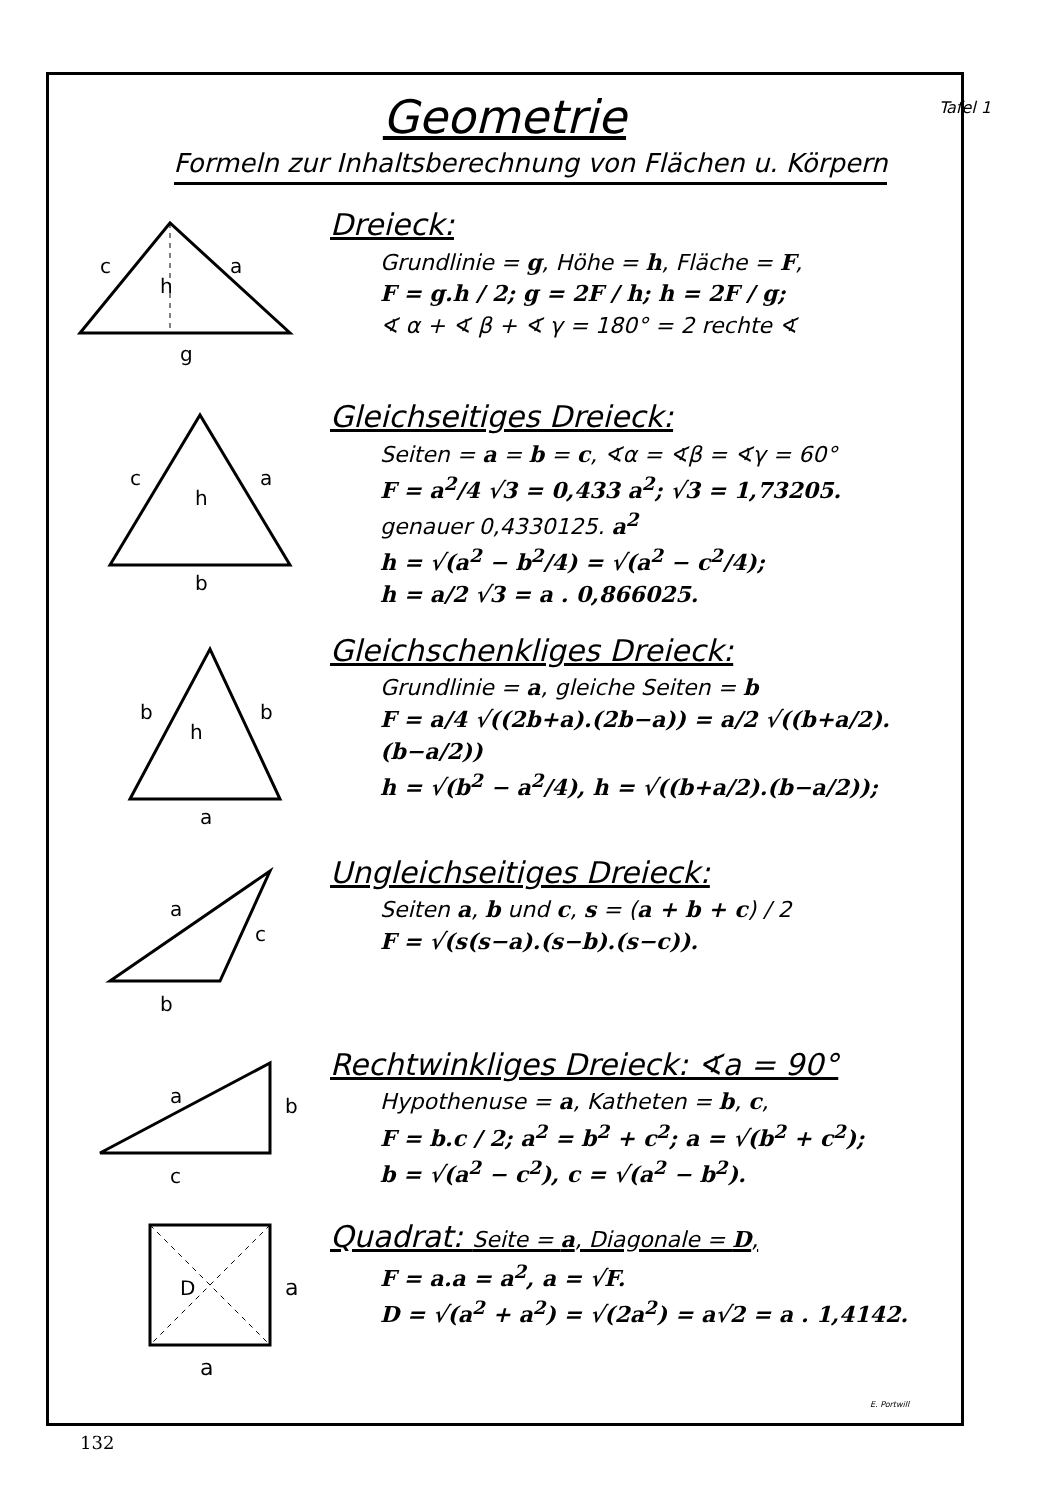Tafel 1
Geometrie
Formeln zur Inhaltsberechnung von Flächen u. Körpern
c
a
h
g
Dreieck:
Grundlinie = g, Höhe = h, Fläche = F,
F = g.h / 2; g = 2F / h; h = 2F / g;
∢ α + ∢ β + ∢ γ = 180° = 2 rechte ∢
c
a
h
b
Gleichseitiges Dreieck:
Seiten = a = b = c, ∢α = ∢β = ∢γ = 60°
F = a<sup>2</sup>/4 √3 = 0,433 a<sup>2</sup>; √3 = 1,73205.
genauer 0,4330125. a<sup>2</sup>
h = √(a<sup>2</sup> − b<sup>2</sup>/4) = √(a<sup>2</sup> − c<sup>2</sup>/4);
h = a/2 √3 = a . 0,866025.
b
b
h
a
Gleichschenkliges Dreieck:
Grundlinie = a, gleiche Seiten = b
F = a/4 √((2b+a).(2b−a)) = a/2 √((b+a/2).(b−a/2))
h = √(b<sup>2</sup> − a<sup>2</sup>/4), h = √((b+a/2).(b−a/2));
a
c
b
Ungleichseitiges Dreieck:
Seiten a, b und c, s = (a + b + c) / 2
F = √(s(s−a).(s−b).(s−c)).
a
b
c
Rechtwinkliges Dreieck: ∢a = 90°
Hypothenuse = a, Katheten = b, c,
F = b.c / 2; a<sup>2</sup> = b<sup>2</sup> + c<sup>2</sup>; a = √(b<sup>2</sup> + c<sup>2</sup>);
b = √(a<sup>2</sup> − c<sup>2</sup>), c = √(a<sup>2</sup> − b<sup>2</sup>).
D
a
a
Quadrat: Seite = a, Diagonale = D,
F = a.a = a<sup>2</sup>, a = √F.
D = √(a<sup>2</sup> + a<sup>2</sup>) = √(2a<sup>2</sup>) = a√2 = a . 1,4142.
E. Portwill
132